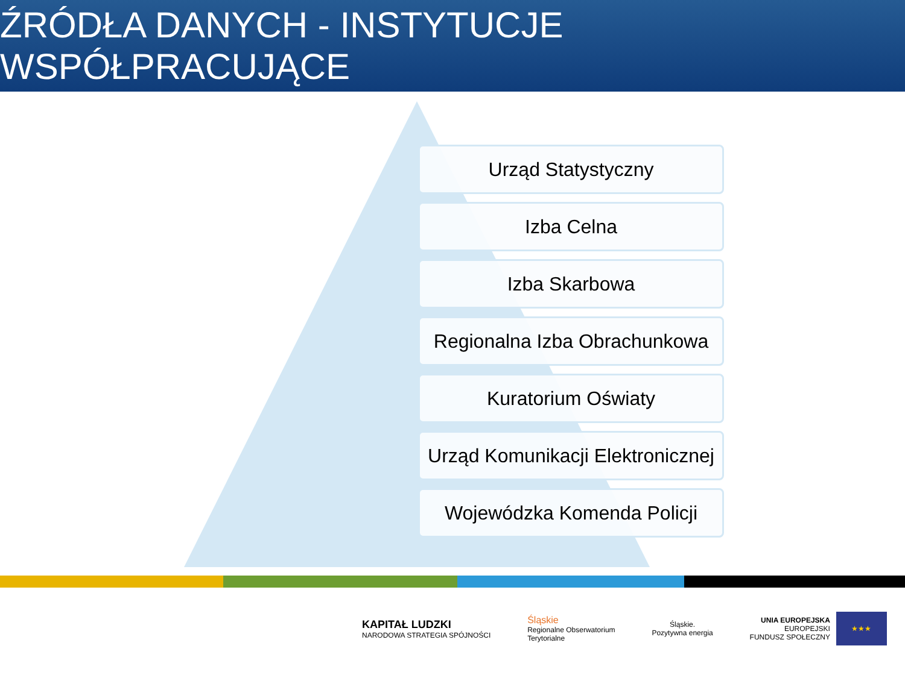ŹRÓDŁA DANYCH - INSTYTUCJE WSPÓŁPRACUJĄCE
Urząd Statystyczny
Izba Celna
Izba Skarbowa
Regionalna Izba Obrachunkowa
Kuratorium Oświaty
Urząd Komunikacji Elektronicznej
Wojewódzka Komenda Policji
KAPITAŁ LUDZKI
NARODOWA STRATEGIA SPÓJNOŚCI
Śląskie
Regionalne Obserwatorium
Terytorialne
Śląskie.
Pozytywna energia
UNIA EUROPEJSKA
EUROPEJSKI
FUNDUSZ SPOŁECZNY
★★★